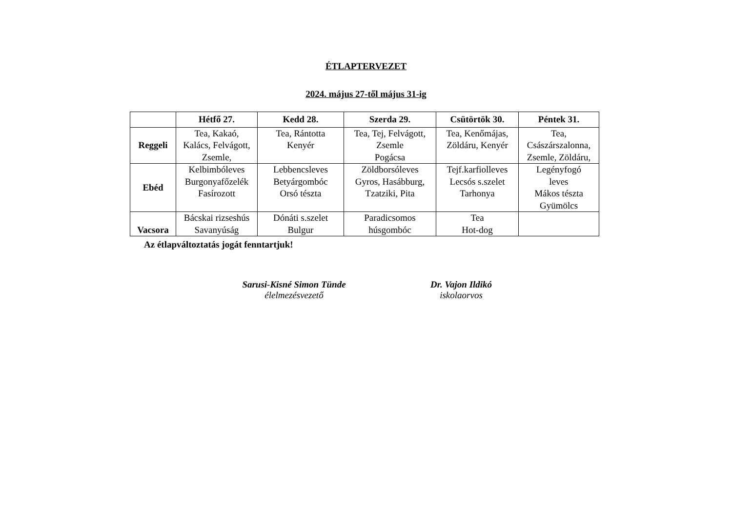ÉTLAPTERVEZET
2024. május 27-től május 31-ig
| | Hétfő 27. | Kedd 28. | Szerda 29. | Csütörtök 30. | Péntek 31. |
| --- | --- | --- | --- | --- | --- |
| Reggeli | Tea, Kakaó, Kalács, Felvágott, Zsemle, | Tea, Rántotta Kenyér | Tea, Tej, Felvágott, Zsemle Pogácsa | Tea, Kenőmájas, Zöldáru, Kenyér | Tea, Császárszalonna, Zsemle, Zöldáru, |
| Ebéd | Kelbimbóleves Burgonyafőzelék Fasírozott | Lebbencsleves Betyárgombóc Orsó tészta | Zöldborsóleves Gyros, Hasábburg, Tzatziki, Pita | Tejf.karfiolleves Lecsós s.szelet Tarhonya | Legényfogó leves Mákos tészta Gyümölcs |
| Vacsora | Bácskai rizseshús Savanyúság | Dónáti s.szelet Bulgur | Paradicsomos húsgombóc | Tea Hot-dog | |
Az étlapváltoztatás jogát fenntartjuk!
Sarusi-Kisné Simon Tünde
élelmezésvezető
Dr. Vajon Ildikó
iskolaorvos